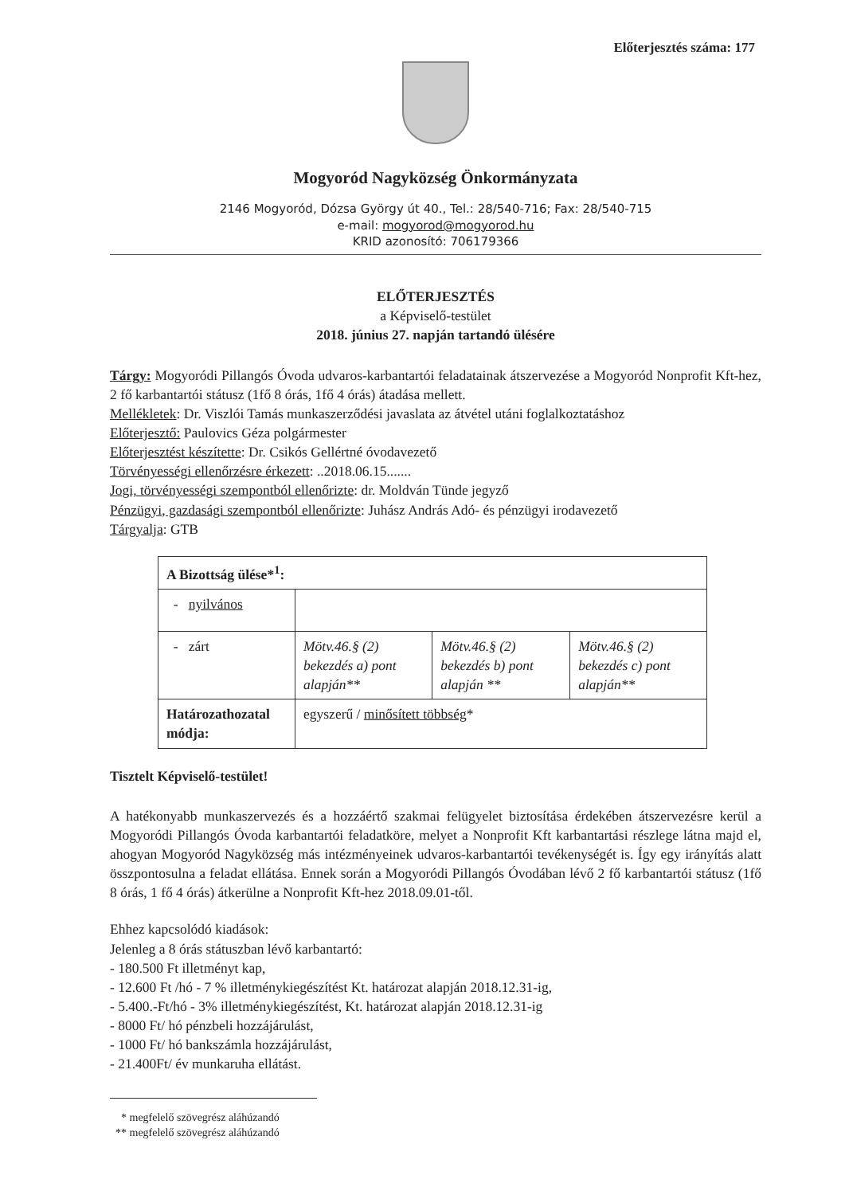Előterjesztés száma: 177
Mogyoród Nagyközség Önkormányzata
2146 Mogyoród, Dózsa György út 40., Tel.: 28/540-716; Fax: 28/540-715
e-mail: mogyorod@mogyorod.hu
KRID azonosító: 706179366
ELŐTERJESZTÉS
a Képviselő-testület
2018. június 27. napján tartandó ülésére
Tárgy: Mogyoródi Pillangós Óvoda udvaros-karbantartói feladatainak átszervezése a Mogyoród Nonprofit Kft-hez, 2 fő karbantartói státusz (1fő 8 órás, 1fő 4 órás) átadása mellett.
Mellékletek: Dr. Viszlói Tamás munkaszerződési javaslata az átvétel utáni foglalkoztatáshoz
Előterjesztő: Paulovics Géza polgármester
Előterjesztést készítette: Dr. Csikós Gellértné óvodavezető
Törvényességi ellenőrzésre érkezett: ..2018.06.15.......
Jogi, törvényességi szempontból ellenőrizte: dr. Moldván Tünde jegyző
Pénzügyi, gazdasági szempontból ellenőrizte: Juhász András Adó- és pénzügyi irodavezető
Tárgyalja: GTB
| A Bizottság ülése*<sup>1</sup>: | | | |
| - nyilvános | | | |
| - zárt | Mötv.46.§ (2) bekezdés a) pont alapján** | Mötv.46.§ (2) bekezdés b) pont alapján ** | Mötv.46.§ (2) bekezdés c) pont alapján** |
| Határozathozatal módja: | egyszerű / minősített többség * | | |
Tisztelt Képviselő-testület!
A hatékonyabb munkaszervezés és a hozzáértő szakmai felügyelet biztosítása érdekében átszervezésre kerül a Mogyoródi Pillangós Óvoda karbantartói feladatköre, melyet a Nonprofit Kft karbantartási részlege látna majd el, ahogyan Mogyoród Nagyközség más intézményeinek udvaros-karbantartói tevékenységét is. Így egy irányítás alatt összpontosulna a feladat ellátása. Ennek során a Mogyoródi Pillangós Óvodában lévő 2 fő karbantartói státusz (1fő 8 órás, 1 fő 4 órás) átkerülne a Nonprofit Kft-hez 2018.09.01-től.
Ehhez kapcsolódó kiadások:
Jelenleg a 8 órás státuszban lévő karbantartó:
- 180.500 Ft illetményt kap,
- 12.600 Ft /hó - 7 % illetménykiegészítést Kt. határozat alapján 2018.12.31-ig,
- 5.400.-Ft/hó - 3% illetménykiegészítést, Kt. határozat alapján 2018.12.31-ig
- 8000 Ft/ hó pénzbeli hozzájárulást,
- 1000 Ft/ hó bankszámla hozzájárulást,
- 21.400Ft/ év munkaruha ellátást.
* megfelelő szövegrész aláhúzandó
** megfelelő szövegrész aláhúzandó